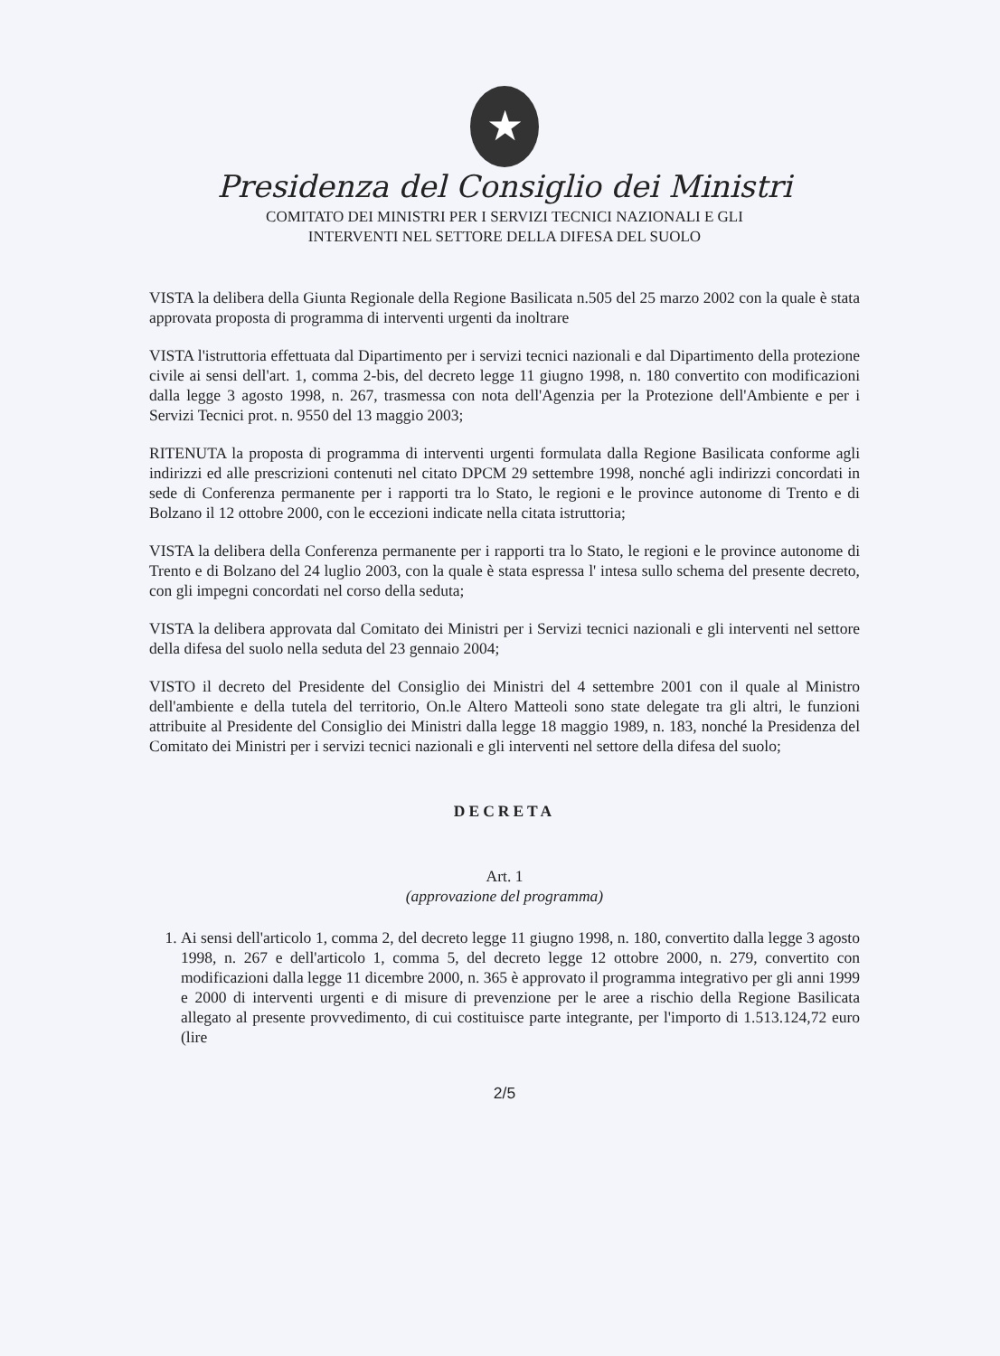★
Presidenza del Consiglio dei Ministri
COMITATO DEI MINISTRI PER I SERVIZI TECNICI NAZIONALI E GLI
INTERVENTI NEL SETTORE DELLA DIFESA DEL SUOLO
VISTA la delibera della Giunta Regionale della Regione Basilicata n.505 del 25 marzo 2002 con la quale è stata approvata proposta di programma di interventi urgenti da inoltrare
VISTA l'istruttoria effettuata dal Dipartimento per i servizi tecnici nazionali e dal Dipartimento della protezione civile ai sensi dell'art. 1, comma 2-bis, del decreto legge 11 giugno 1998, n. 180 convertito con modificazioni dalla legge 3 agosto 1998, n. 267, trasmessa con nota dell'Agenzia per la Protezione dell'Ambiente e per i Servizi Tecnici prot. n. 9550 del 13 maggio 2003;
RITENUTA la proposta di programma di interventi urgenti formulata dalla Regione Basilicata conforme agli indirizzi ed alle prescrizioni contenuti nel citato DPCM 29 settembre 1998, nonché agli indirizzi concordati in sede di Conferenza permanente per i rapporti tra lo Stato, le regioni e le province autonome di Trento e di Bolzano il 12 ottobre 2000, con le eccezioni indicate nella citata istruttoria;
VISTA la delibera della Conferenza permanente per i rapporti tra lo Stato, le regioni e le province autonome di Trento e di Bolzano del 24 luglio 2003, con la quale è stata espressa l' intesa sullo schema del presente decreto, con gli impegni concordati nel corso della seduta;
VISTA la delibera approvata dal Comitato dei Ministri per i Servizi tecnici nazionali e gli interventi nel settore della difesa del suolo nella seduta del 23 gennaio 2004;
VISTO il decreto del Presidente del Consiglio dei Ministri del 4 settembre 2001 con il quale al Ministro dell'ambiente e della tutela del territorio, On.le Altero Matteoli sono state delegate tra gli altri, le funzioni attribuite al Presidente del Consiglio dei Ministri dalla legge 18 maggio 1989, n. 183, nonché la Presidenza del Comitato dei Ministri per i servizi tecnici nazionali e gli interventi nel settore della difesa del suolo;
DECRETA
Art. 1
(approvazione del programma)
1. Ai sensi dell'articolo 1, comma 2, del decreto legge 11 giugno 1998, n. 180, convertito dalla legge 3 agosto 1998, n. 267 e dell'articolo 1, comma 5, del decreto legge 12 ottobre 2000, n. 279, convertito con modificazioni dalla legge 11 dicembre 2000, n. 365 è approvato il programma integrativo per gli anni 1999 e 2000 di interventi urgenti e di misure di prevenzione per le aree a rischio della Regione Basilicata allegato al presente provvedimento, di cui costituisce parte integrante, per l'importo di 1.513.124,72 euro (lire
2/5